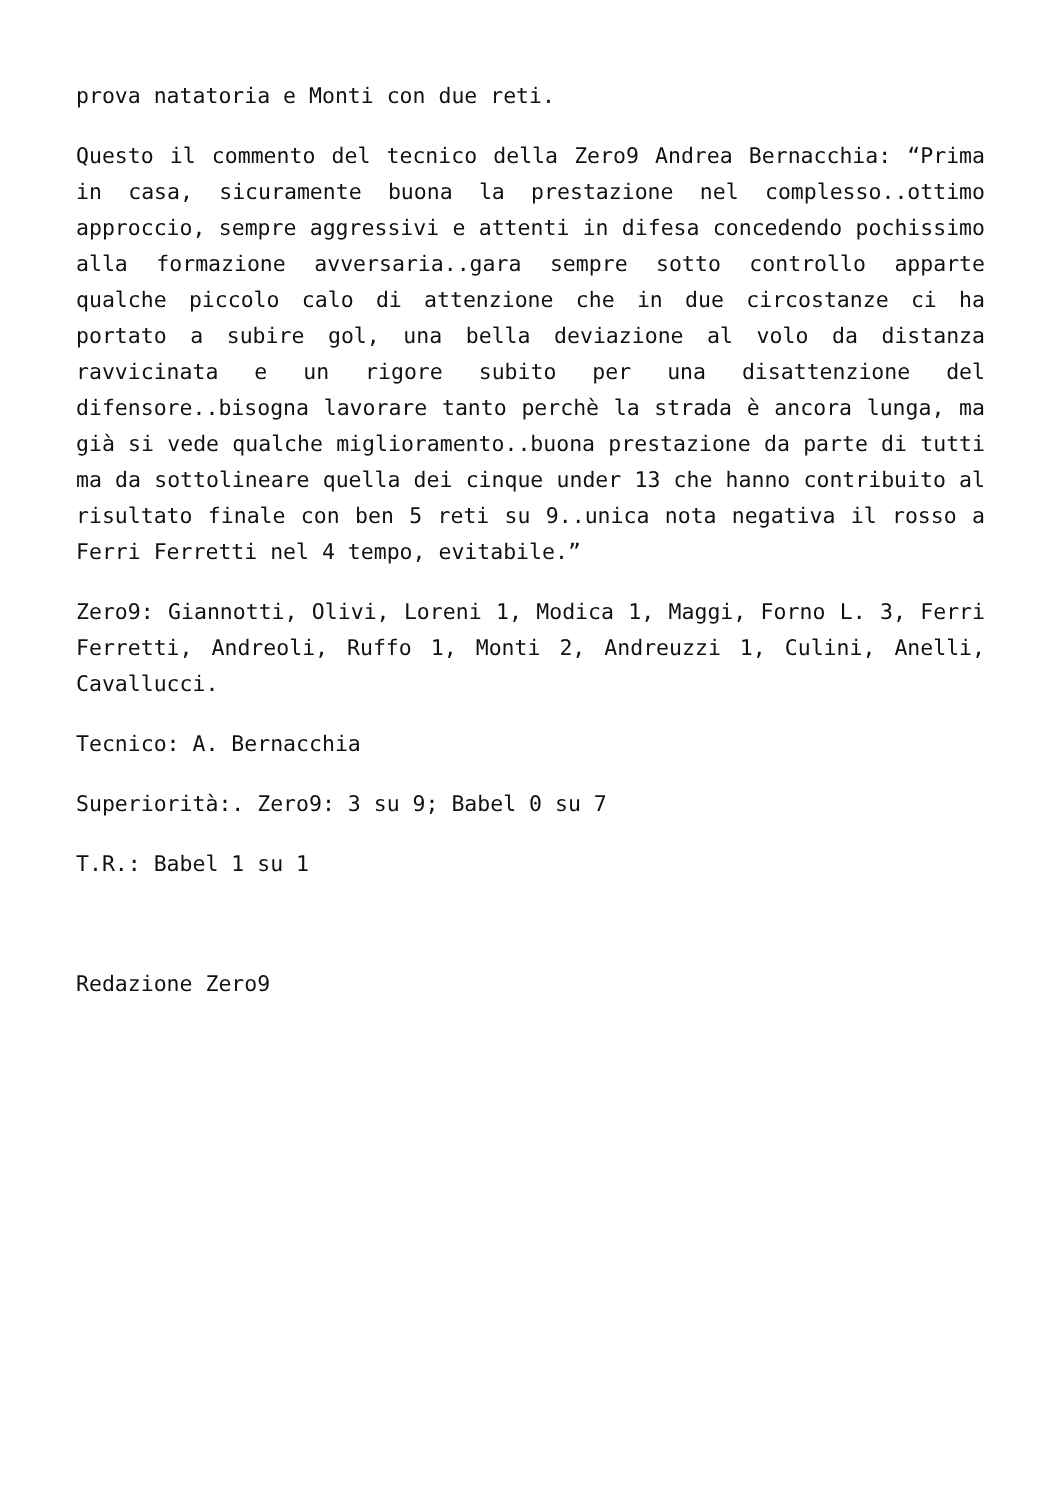prova natatoria e Monti con due reti.
Questo il commento del tecnico della Zero9 Andrea Bernacchia: “Prima in casa, sicuramente buona la prestazione nel complesso..ottimo approccio, sempre aggressivi e attenti in difesa concedendo pochissimo alla formazione avversaria..gara sempre sotto controllo apparte qualche piccolo calo di attenzione che in due circostanze ci ha portato a subire gol, una bella deviazione al volo da distanza ravvicinata e un rigore subito per una disattenzione del difensore..bisogna lavorare tanto perchè la strada è ancora lunga, ma già si vede qualche miglioramento..buona prestazione da parte di tutti ma da sottolineare quella dei cinque under 13 che hanno contribuito al risultato finale con ben 5 reti su 9..unica nota negativa il rosso a Ferri Ferretti nel 4 tempo, evitabile.”
Zero9: Giannotti, Olivi, Loreni 1, Modica 1, Maggi, Forno L. 3, Ferri Ferretti, Andreoli, Ruffo 1, Monti 2, Andreuzzi 1, Culini, Anelli, Cavallucci.
Tecnico: A. Bernacchia
Superiorità:. Zero9: 3 su 9; Babel 0 su 7
T.R.: Babel 1 su 1
Redazione Zero9